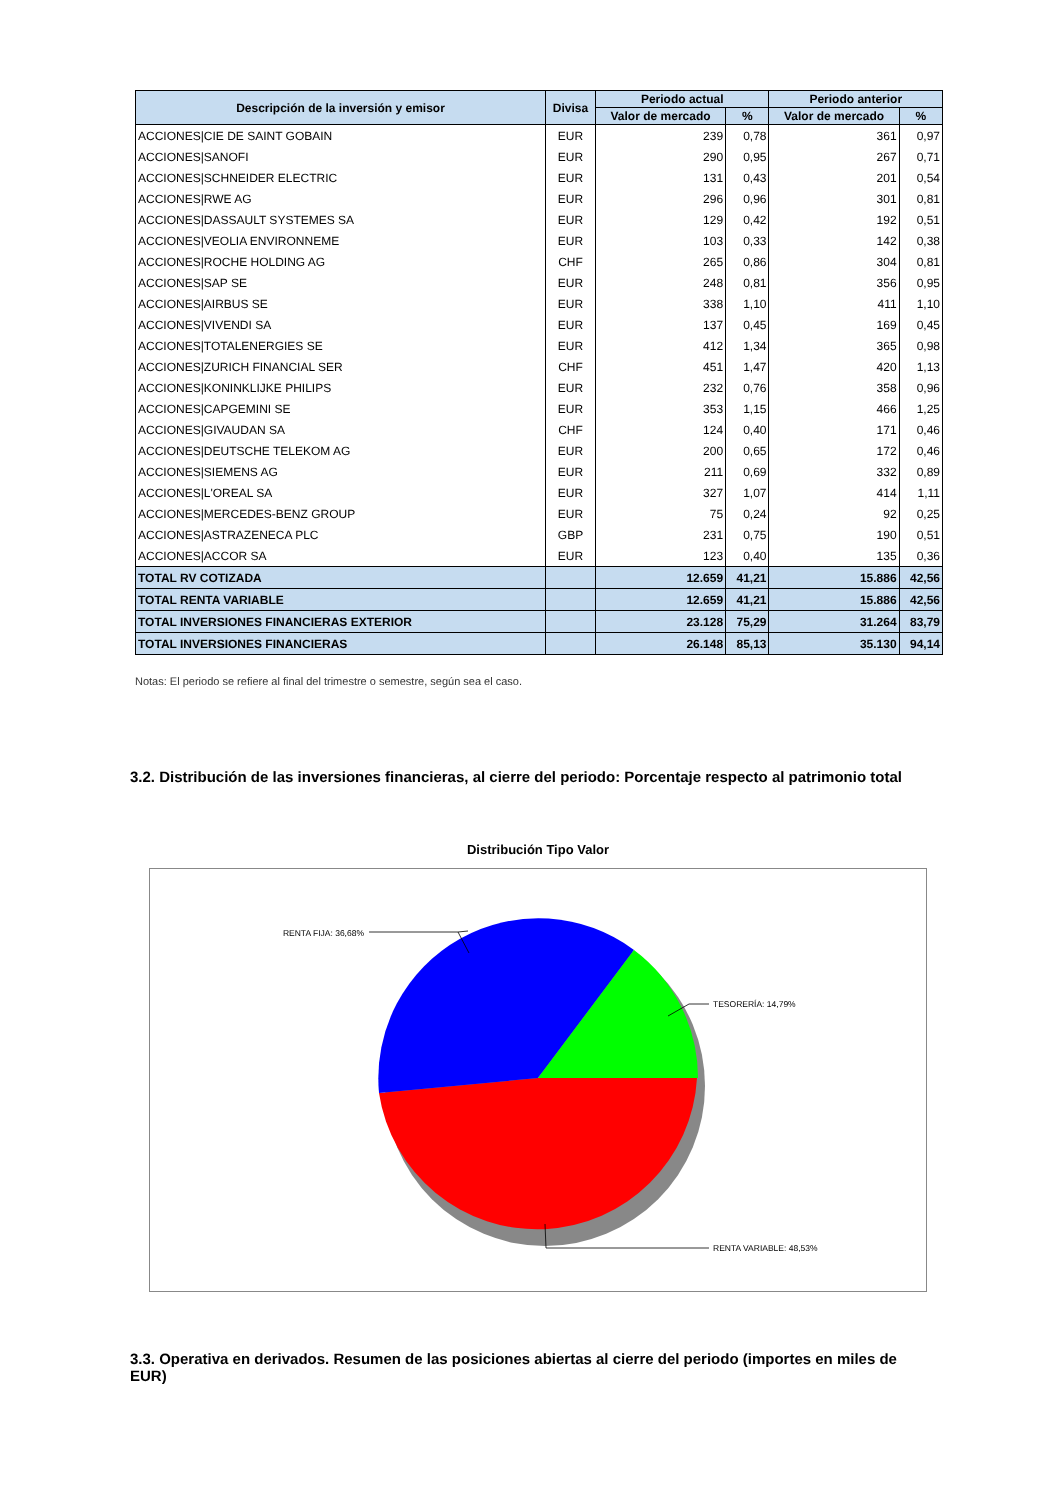| Descripción de la inversión y emisor | Divisa | Periodo actual | | Periodo anterior | |
| --- | --- | --- | --- | --- | --- |
| | | Valor de mercado | % | Valor de mercado | % |
| ACCIONES/CIE DE SAINT GOBAIN | EUR | 239 | 0,78 | 361 | 0,97 |
| ACCIONES/SANOFI | EUR | 290 | 0,95 | 267 | 0,71 |
| ACCIONES/SCHNEIDER ELECTRIC | EUR | 131 | 0,43 | 201 | 0,54 |
| ACCIONES/RWE AG | EUR | 296 | 0,96 | 301 | 0,81 |
| ACCIONES/DASSAULT SYSTEMES SA | EUR | 129 | 0,42 | 192 | 0,51 |
| ACCIONES/VEOLIA ENVIRONNEME | EUR | 103 | 0,33 | 142 | 0,38 |
| ACCIONES/ROCHE HOLDING AG | CHF | 265 | 0,86 | 304 | 0,81 |
| ACCIONES/SAP SE | EUR | 248 | 0,81 | 356 | 0,95 |
| ACCIONES/AIRBUS SE | EUR | 338 | 1,10 | 411 | 1,10 |
| ACCIONES/VIVENDI SA | EUR | 137 | 0,45 | 169 | 0,45 |
| ACCIONES/TOTALENERGIES SE | EUR | 412 | 1,34 | 365 | 0,98 |
| ACCIONES/ZURICH FINANCIAL SER | CHF | 451 | 1,47 | 420 | 1,13 |
| ACCIONES/KONINKLIJKE PHILIPS | EUR | 232 | 0,76 | 358 | 0,96 |
| ACCIONES/CAPGEMINI SE | EUR | 353 | 1,15 | 466 | 1,25 |
| ACCIONES/GIVAUDAN SA | CHF | 124 | 0,40 | 171 | 0,46 |
| ACCIONES/DEUTSCHE TELEKOM AG | EUR | 200 | 0,65 | 172 | 0,46 |
| ACCIONES/SIEMENS AG | EUR | 211 | 0,69 | 332 | 0,89 |
| ACCIONES/L'OREAL SA | EUR | 327 | 1,07 | 414 | 1,11 |
| ACCIONES/MERCEDES-BENZ GROUP | EUR | 75 | 0,24 | 92 | 0,25 |
| ACCIONES/ASTRAZENECA PLC | GBP | 231 | 0,75 | 190 | 0,51 |
| ACCIONES/ACCOR SA | EUR | 123 | 0,40 | 135 | 0,36 |
| TOTAL RV COTIZADA | | 12.659 | 41,21 | 15.886 | 42,56 |
| TOTAL RENTA VARIABLE | | 12.659 | 41,21 | 15.886 | 42,56 |
| TOTAL INVERSIONES FINANCIERAS EXTERIOR | | 23.128 | 75,29 | 31.264 | 83,79 |
| TOTAL INVERSIONES FINANCIERAS | | 26.148 | 85,13 | 35.130 | 94,14 |
Notas: El periodo se refiere al final del trimestre o semestre, según sea el caso.
3.2. Distribución de las inversiones financieras, al cierre del periodo: Porcentaje respecto al patrimonio total
Distribución Tipo Valor
RENTA FIJA: 36,68%
TESORERÍA: 14,79%
RENTA VARIABLE: 48,53%
3.3. Operativa en derivados. Resumen de las posiciones abiertas al cierre del periodo (importes en miles de EUR)